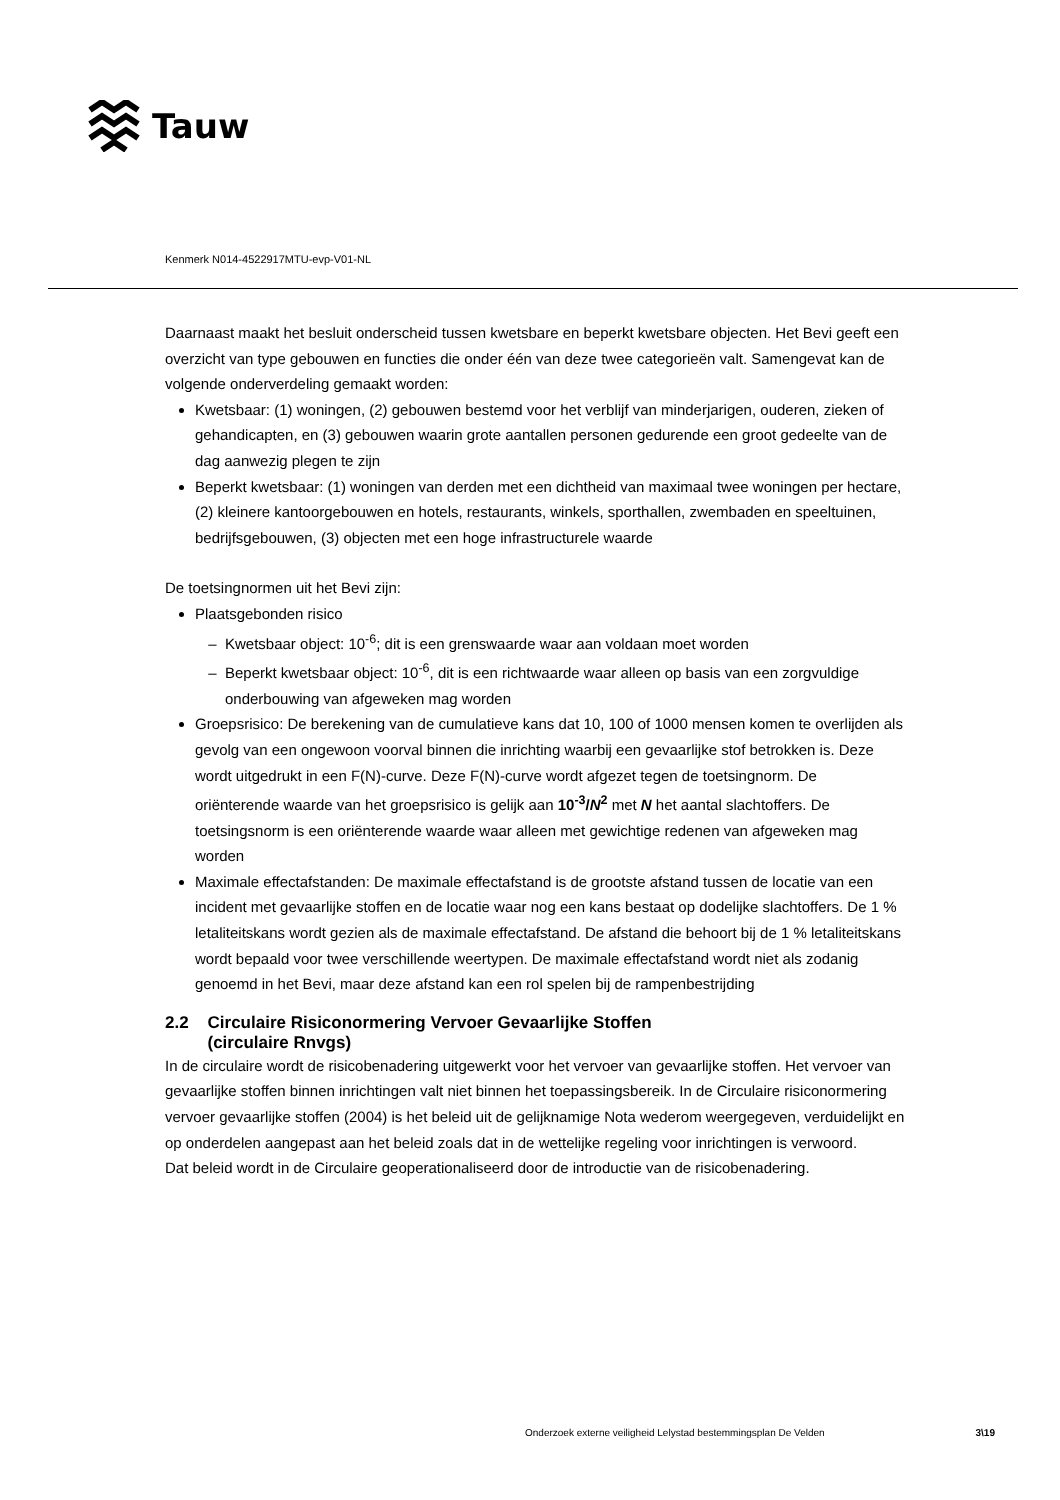Tauw
Kenmerk N014-4522917MTU-evp-V01-NL
Daarnaast maakt het besluit onderscheid tussen kwetsbare en beperkt kwetsbare objecten. Het Bevi geeft een overzicht van type gebouwen en functies die onder één van deze twee categorieën valt. Samengevat kan de volgende onderverdeling gemaakt worden:
Kwetsbaar: (1) woningen, (2) gebouwen bestemd voor het verblijf van minderjarigen, ouderen, zieken of gehandicapten, en (3) gebouwen waarin grote aantallen personen gedurende een groot gedeelte van de dag aanwezig plegen te zijn
Beperkt kwetsbaar: (1) woningen van derden met een dichtheid van maximaal twee woningen per hectare, (2) kleinere kantoorgebouwen en hotels, restaurants, winkels, sporthallen, zwembaden en speeltuinen, bedrijfsgebouwen, (3) objecten met een hoge infrastructurele waarde
De toetsingnormen uit het Bevi zijn:
Plaatsgebonden risico
Kwetsbaar object: 10<sup>-6</sup>; dit is een grenswaarde waar aan voldaan moet worden
Beperkt kwetsbaar object: 10<sup>-6</sup>, dit is een richtwaarde waar alleen op basis van een zorgvuldige onderbouwing van afgeweken mag worden
Groepsrisico: De berekening van de cumulatieve kans dat 10, 100 of 1000 mensen komen te overlijden als gevolg van een ongewoon voorval binnen die inrichting waarbij een gevaarlijke stof betrokken is. Deze wordt uitgedrukt in een F(N)-curve. Deze F(N)-curve wordt afgezet tegen de toetsingnorm. De oriënterende waarde van het groepsrisico is gelijk aan 10<sup>-3</sup>/N<sup>2</sup> met N het aantal slachtoffers. De toetsingsnorm is een oriënterende waarde waar alleen met gewichtige redenen van afgeweken mag worden
Maximale effectafstanden: De maximale effectafstand is de grootste afstand tussen de locatie van een incident met gevaarlijke stoffen en de locatie waar nog een kans bestaat op dodelijke slachtoffers. De 1 % letaliteitskans wordt gezien als de maximale effectafstand. De afstand die behoort bij de 1 % letaliteitskans wordt bepaald voor twee verschillende weertypen. De maximale effectafstand wordt niet als zodanig genoemd in het Bevi, maar deze afstand kan een rol spelen bij de rampenbestrijding
2.2 Circulaire Risiconormering Vervoer Gevaarlijke Stoffen
(circulaire Rnvgs)
In de circulaire wordt de risicobenadering uitgewerkt voor het vervoer van gevaarlijke stoffen. Het vervoer van gevaarlijke stoffen binnen inrichtingen valt niet binnen het toepassingsbereik. In de Circulaire risiconormering vervoer gevaarlijke stoffen (2004) is het beleid uit de gelijknamige Nota wederom weergegeven, verduidelijkt en op onderdelen aangepast aan het beleid zoals dat in de wettelijke regeling voor inrichtingen is verwoord.
Dat beleid wordt in de Circulaire geoperationaliseerd door de introductie van de risicobenadering.
Onderzoek externe veiligheid Lelystad bestemmingsplan De Velden 3\19